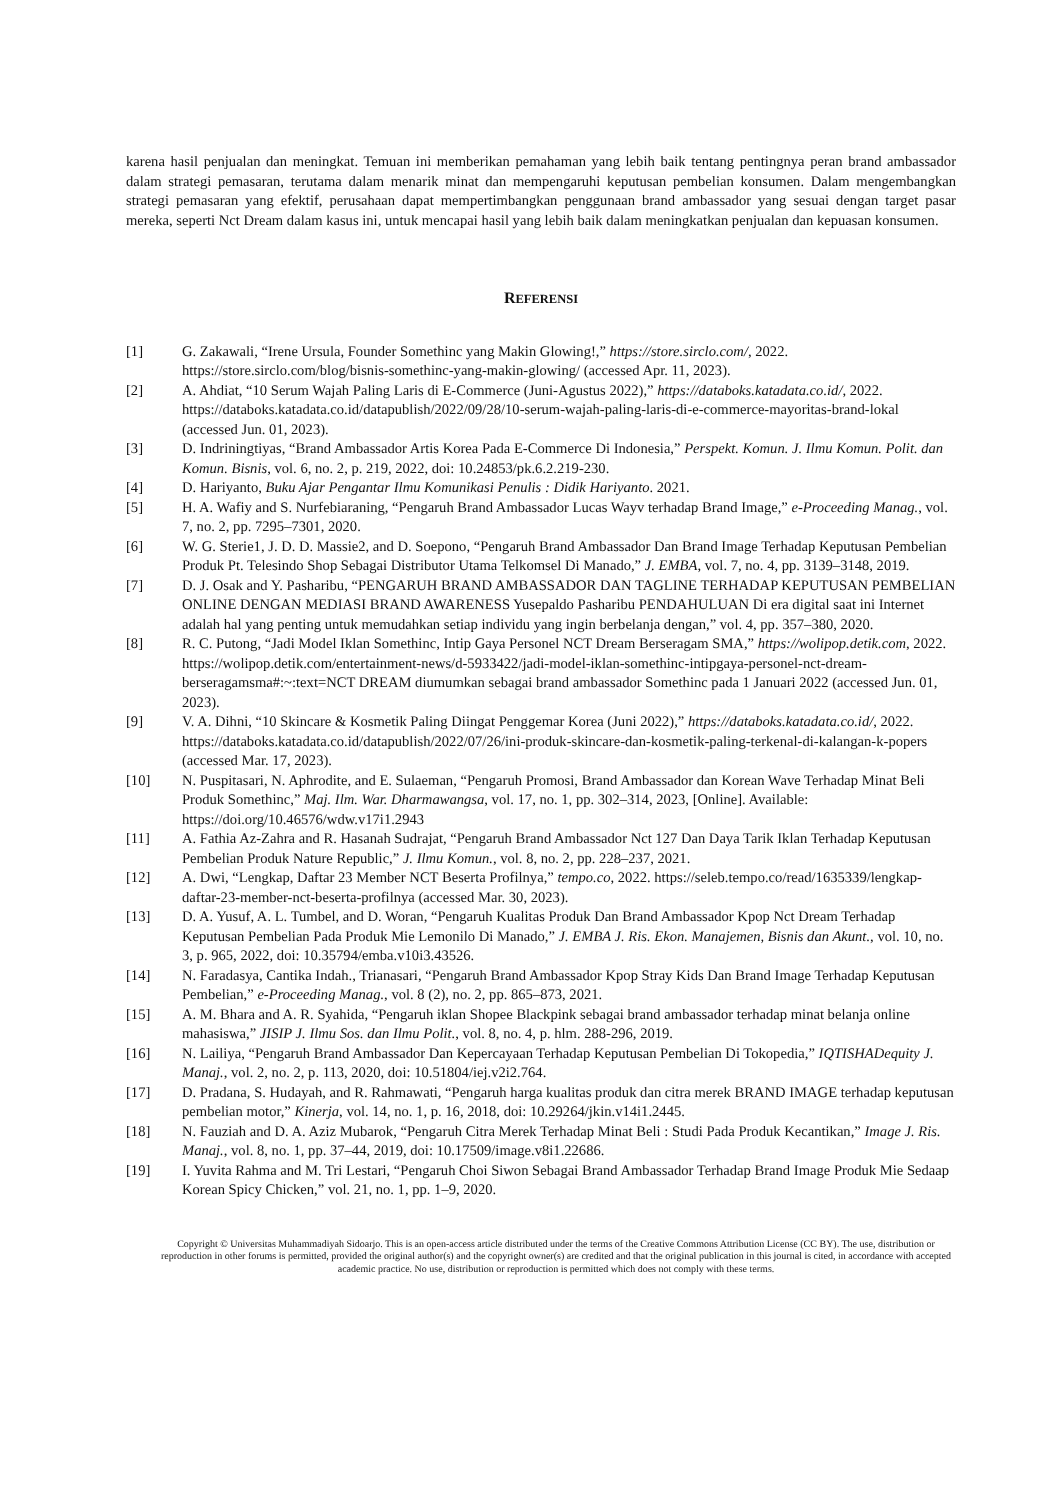karena hasil penjualan dan meningkat. Temuan ini memberikan pemahaman yang lebih baik tentang pentingnya peran brand ambassador dalam strategi pemasaran, terutama dalam menarik minat dan mempengaruhi keputusan pembelian konsumen. Dalam mengembangkan strategi pemasaran yang efektif, perusahaan dapat mempertimbangkan penggunaan brand ambassador yang sesuai dengan target pasar mereka, seperti Nct Dream dalam kasus ini, untuk mencapai hasil yang lebih baik dalam meningkatkan penjualan dan kepuasan konsumen.
REFERENSI
[1] G. Zakawali, “Irene Ursula, Founder Somethinc yang Makin Glowing!,” https://store.sirclo.com/, 2022. https://store.sirclo.com/blog/bisnis-somethinc-yang-makin-glowing/ (accessed Apr. 11, 2023).
[2] A. Ahdiat, “10 Serum Wajah Paling Laris di E-Commerce (Juni-Agustus 2022),” https://databoks.katadata.co.id/, 2022. https://databoks.katadata.co.id/datapublish/2022/09/28/10-serum-wajah-paling-laris-di-e-commerce-mayoritas-brand-lokal (accessed Jun. 01, 2023).
[3] D. Indriningtiyas, “Brand Ambassador Artis Korea Pada E-Commerce Di Indonesia,” Perspekt. Komun. J. Ilmu Komun. Polit. dan Komun. Bisnis, vol. 6, no. 2, p. 219, 2022, doi: 10.24853/pk.6.2.219-230.
[4] D. Hariyanto, Buku Ajar Pengantar Ilmu Komunikasi Penulis : Didik Hariyanto. 2021.
[5] H. A. Wafiy and S. Nurfebiaraning, “Pengaruh Brand Ambassador Lucas Wayv terhadap Brand Image,” e-Proceeding Manag., vol. 7, no. 2, pp. 7295–7301, 2020.
[6] W. G. Sterie1, J. D. D. Massie2, and D. Soepono, “Pengaruh Brand Ambassador Dan Brand Image Terhadap Keputusan Pembelian Produk Pt. Telesindo Shop Sebagai Distributor Utama Telkomsel Di Manado,” J. EMBA, vol. 7, no. 4, pp. 3139–3148, 2019.
[7] D. J. Osak and Y. Pasharibu, “PENGARUH BRAND AMBASSADOR DAN TAGLINE TERHADAP KEPUTUSAN PEMBELIAN ONLINE DENGAN MEDIASI BRAND AWARENESS Yusepaldo Pasharibu PENDAHULUAN Di era digital saat ini Internet adalah hal yang penting untuk memudahkan setiap individu yang ingin berbelanja dengan,” vol. 4, pp. 357–380, 2020.
[8] R. C. Putong, “Jadi Model Iklan Somethinc, Intip Gaya Personel NCT Dream Berseragam SMA,” https://wolipop.detik.com, 2022. https://wolipop.detik.com/entertainment-news/d-5933422/jadi-model-iklan-somethinc-intipgaya-personel-nct-dream-berseragamsma#:~:text=NCT DREAM diumumkan sebagai brand ambassador Somethinc pada 1 Januari 2022 (accessed Jun. 01, 2023).
[9] V. A. Dihni, “10 Skincare & Kosmetik Paling Diingat Penggemar Korea (Juni 2022),” https://databoks.katadata.co.id/, 2022. https://databoks.katadata.co.id/datapublish/2022/07/26/ini-produk-skincare-dan-kosmetik-paling-terkenal-di-kalangan-k-popers (accessed Mar. 17, 2023).
[10] N. Puspitasari, N. Aphrodite, and E. Sulaeman, “Pengaruh Promosi, Brand Ambassador dan Korean Wave Terhadap Minat Beli Produk Somethinc,” Maj. Ilm. War. Dharmawangsa, vol. 17, no. 1, pp. 302–314, 2023, [Online]. Available: https://doi.org/10.46576/wdw.v17i1.2943
[11] A. Fathia Az-Zahra and R. Hasanah Sudrajat, “Pengaruh Brand Ambassador Nct 127 Dan Daya Tarik Iklan Terhadap Keputusan Pembelian Produk Nature Republic,” J. Ilmu Komun., vol. 8, no. 2, pp. 228–237, 2021.
[12] A. Dwi, “Lengkap, Daftar 23 Member NCT Beserta Profilnya,” tempo.co, 2022. https://seleb.tempo.co/read/1635339/lengkap-daftar-23-member-nct-beserta-profilnya (accessed Mar. 30, 2023).
[13] D. A. Yusuf, A. L. Tumbel, and D. Woran, “Pengaruh Kualitas Produk Dan Brand Ambassador Kpop Nct Dream Terhadap Keputusan Pembelian Pada Produk Mie Lemonilo Di Manado,” J. EMBA J. Ris. Ekon. Manajemen, Bisnis dan Akunt., vol. 10, no. 3, p. 965, 2022, doi: 10.35794/emba.v10i3.43526.
[14] N. Faradasya, Cantika Indah., Trianasari, “Pengaruh Brand Ambassador Kpop Stray Kids Dan Brand Image Terhadap Keputusan Pembelian,” e-Proceeding Manag., vol. 8 (2), no. 2, pp. 865–873, 2021.
[15] A. M. Bhara and A. R. Syahida, “Pengaruh iklan Shopee Blackpink sebagai brand ambassador terhadap minat belanja online mahasiswa,” JISIP J. Ilmu Sos. dan Ilmu Polit., vol. 8, no. 4, p. hlm. 288-296, 2019.
[16] N. Lailiya, “Pengaruh Brand Ambassador Dan Kepercayaan Terhadap Keputusan Pembelian Di Tokopedia,” IQTISHADequity J. Manaj., vol. 2, no. 2, p. 113, 2020, doi: 10.51804/iej.v2i2.764.
[17] D. Pradana, S. Hudayah, and R. Rahmawati, “Pengaruh harga kualitas produk dan citra merek BRAND IMAGE terhadap keputusan pembelian motor,” Kinerja, vol. 14, no. 1, p. 16, 2018, doi: 10.29264/jkin.v14i1.2445.
[18] N. Fauziah and D. A. Aziz Mubarok, “Pengaruh Citra Merek Terhadap Minat Beli : Studi Pada Produk Kecantikan,” Image J. Ris. Manaj., vol. 8, no. 1, pp. 37–44, 2019, doi: 10.17509/image.v8i1.22686.
[19] I. Yuvita Rahma and M. Tri Lestari, “Pengaruh Choi Siwon Sebagai Brand Ambassador Terhadap Brand Image Produk Mie Sedaap Korean Spicy Chicken,” vol. 21, no. 1, pp. 1–9, 2020.
Copyright © Universitas Muhammadiyah Sidoarjo. This is an open-access article distributed under the terms of the Creative Commons Attribution License (CC BY). The use, distribution or reproduction in other forums is permitted, provided the original author(s) and the copyright owner(s) are credited and that the original publication in this journal is cited, in accordance with accepted academic practice. No use, distribution or reproduction is permitted which does not comply with these terms.